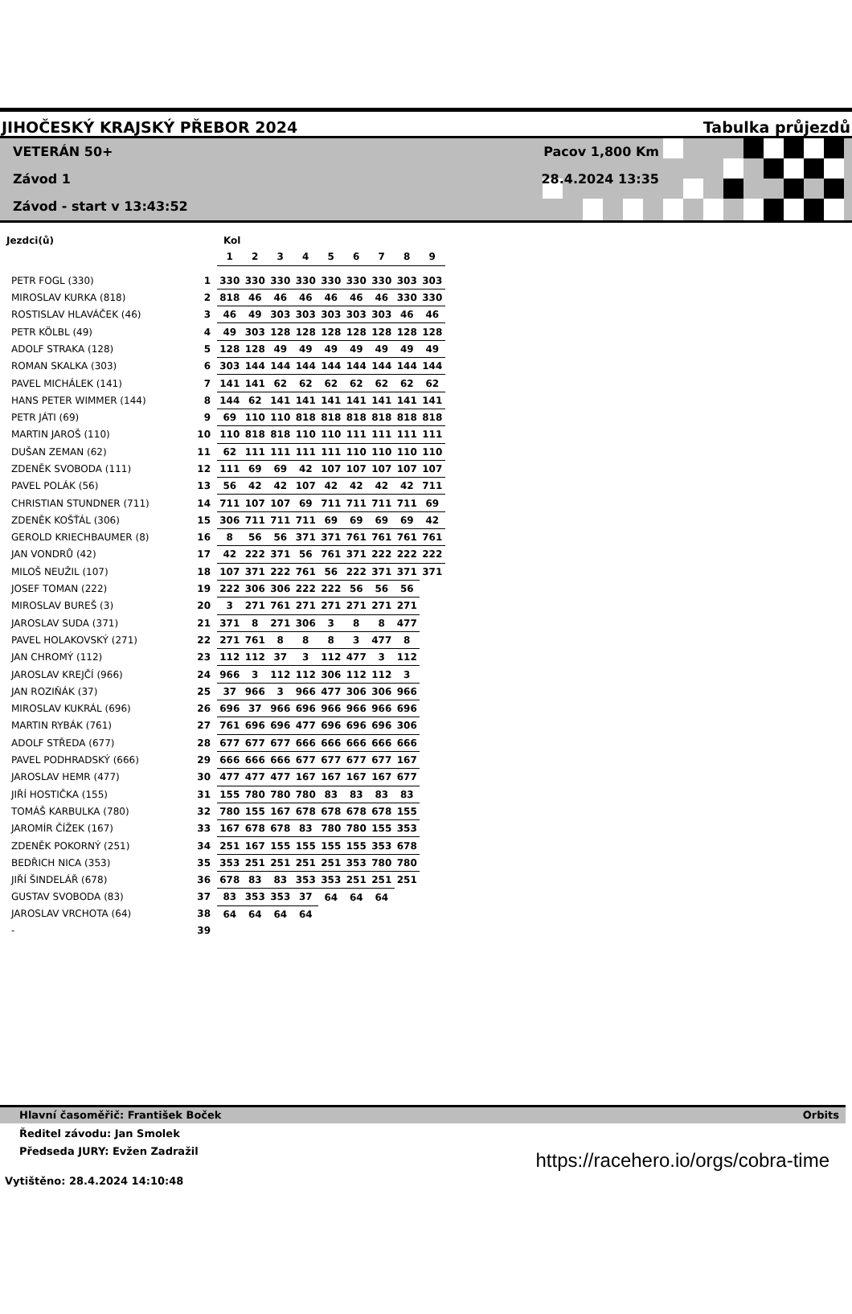JIHOČESKÝ KRAJSKÝ PŘEBOR 2024
Tabulka průjezdů
VETERÁN 50+
Závod 1
Závod - start v 13:43:52
Pacov 1,800 Km
28.4.2024 13:35
| Jezdci(ů) | | Kol | | | | | | | | |
| --- | --- | --- | --- | --- | --- | --- | --- | --- | --- | --- |
| | | 1 | 2 | 3 | 4 | 5 | 6 | 7 | 8 | 9 |
| PETR FOGL (330) | 1 | 330 | 330 | 330 | 330 | 330 | 330 | 330 | 303 | 303 |
| MIROSLAV KURKA (818) | 2 | 818 | 46 | 46 | 46 | 46 | 46 | 46 | 330 | 330 |
| ROSTISLAV HLAVÁČEK (46) | 3 | 46 | 49 | 303 | 303 | 303 | 303 | 303 | 46 | 46 |
| PETR KÖLBL (49) | 4 | 49 | 303 | 128 | 128 | 128 | 128 | 128 | 128 | 128 |
| ADOLF STRAKA (128) | 5 | 128 | 128 | 49 | 49 | 49 | 49 | 49 | 49 | 49 |
| ROMAN SKALKA (303) | 6 | 303 | 144 | 144 | 144 | 144 | 144 | 144 | 144 | 144 |
| PAVEL MICHÁLEK (141) | 7 | 141 | 141 | 62 | 62 | 62 | 62 | 62 | 62 | 62 |
| HANS PETER WIMMER (144) | 8 | 144 | 62 | 141 | 141 | 141 | 141 | 141 | 141 | 141 |
| PETR JÁTI (69) | 9 | 69 | 110 | 110 | 818 | 818 | 818 | 818 | 818 | 818 |
| MARTIN JAROŠ (110) | 10 | 110 | 818 | 818 | 110 | 110 | 111 | 111 | 111 | 111 |
| DUŠAN ZEMAN (62) | 11 | 62 | 111 | 111 | 111 | 111 | 110 | 110 | 110 | 110 |
| ZDENĚK SVOBODA (111) | 12 | 111 | 69 | 69 | 42 | 107 | 107 | 107 | 107 | 107 |
| PAVEL POLÁK (56) | 13 | 56 | 42 | 42 | 107 | 42 | 42 | 42 | 42 | 711 |
| CHRISTIAN STUNDNER (711) | 14 | 711 | 107 | 107 | 69 | 711 | 711 | 711 | 711 | 69 |
| ZDENĚK KOŠŤÁL (306) | 15 | 306 | 711 | 711 | 711 | 69 | 69 | 69 | 69 | 42 |
| GEROLD KRIECHBAUMER (8) | 16 | 8 | 56 | 56 | 371 | 371 | 761 | 761 | 761 | 761 |
| JAN VONDRŮ (42) | 17 | 42 | 222 | 371 | 56 | 761 | 371 | 222 | 222 | 222 |
| MILOŠ NEUŽIL (107) | 18 | 107 | 371 | 222 | 761 | 56 | 222 | 371 | 371 | 371 |
| JOSEF TOMAN (222) | 19 | 222 | 306 | 306 | 222 | 222 | 56 | 56 | 56 | |
| MIROSLAV BUREŠ (3) | 20 | 3 | 271 | 761 | 271 | 271 | 271 | 271 | 271 | |
| JAROSLAV SUDA (371) | 21 | 371 | 8 | 271 | 306 | 3 | 8 | 8 | 477 | |
| PAVEL HOLAKOVSKÝ (271) | 22 | 271 | 761 | 8 | 8 | 8 | 3 | 477 | 8 | |
| JAN CHROMÝ (112) | 23 | 112 | 112 | 37 | 3 | 112 | 477 | 3 | 112 | |
| JAROSLAV KREJČÍ (966) | 24 | 966 | 3 | 112 | 112 | 306 | 112 | 112 | 3 | |
| JAN ROZIŇÁK (37) | 25 | 37 | 966 | 3 | 966 | 477 | 306 | 306 | 966 | |
| MIROSLAV KUKRÁL (696) | 26 | 696 | 37 | 966 | 696 | 966 | 966 | 966 | 696 | |
| MARTIN RYBÁK (761) | 27 | 761 | 696 | 696 | 477 | 696 | 696 | 696 | 306 | |
| ADOLF STŘEDA (677) | 28 | 677 | 677 | 677 | 666 | 666 | 666 | 666 | 666 | |
| PAVEL PODHRADSKÝ (666) | 29 | 666 | 666 | 666 | 677 | 677 | 677 | 677 | 167 | |
| JAROSLAV HEMR (477) | 30 | 477 | 477 | 477 | 167 | 167 | 167 | 167 | 677 | |
| JIŘÍ HOSTIČKA (155) | 31 | 155 | 780 | 780 | 780 | 83 | 83 | 83 | 83 | |
| TOMÁŠ KARBULKA (780) | 32 | 780 | 155 | 167 | 678 | 678 | 678 | 678 | 155 | |
| JAROMÍR ČÍŽEK (167) | 33 | 167 | 678 | 678 | 83 | 780 | 780 | 155 | 353 | |
| ZDENĚK POKORNÝ (251) | 34 | 251 | 167 | 155 | 155 | 155 | 155 | 353 | 678 | |
| BEDŘICH NICA (353) | 35 | 353 | 251 | 251 | 251 | 251 | 353 | 780 | 780 | |
| JIŘÍ ŠINDELÁŘ (678) | 36 | 678 | 83 | 83 | 353 | 353 | 251 | 251 | 251 | |
| GUSTAV SVOBODA (83) | 37 | 83 | 353 | 353 | 37 | 64 | 64 | 64 | | |
| JAROSLAV VRCHOTA (64) | 38 | 64 | 64 | 64 | 64 | | | | | |
| - | 39 | | | | | | | | | |
Hlavní časoměřič: František Boček Orbits
Ředitel závodu: Jan Smolek
Předseda JURY: Evžen Zadražil
https://racehero.io/orgs/cobra-time
Vytištěno: 28.4.2024 14:10:48